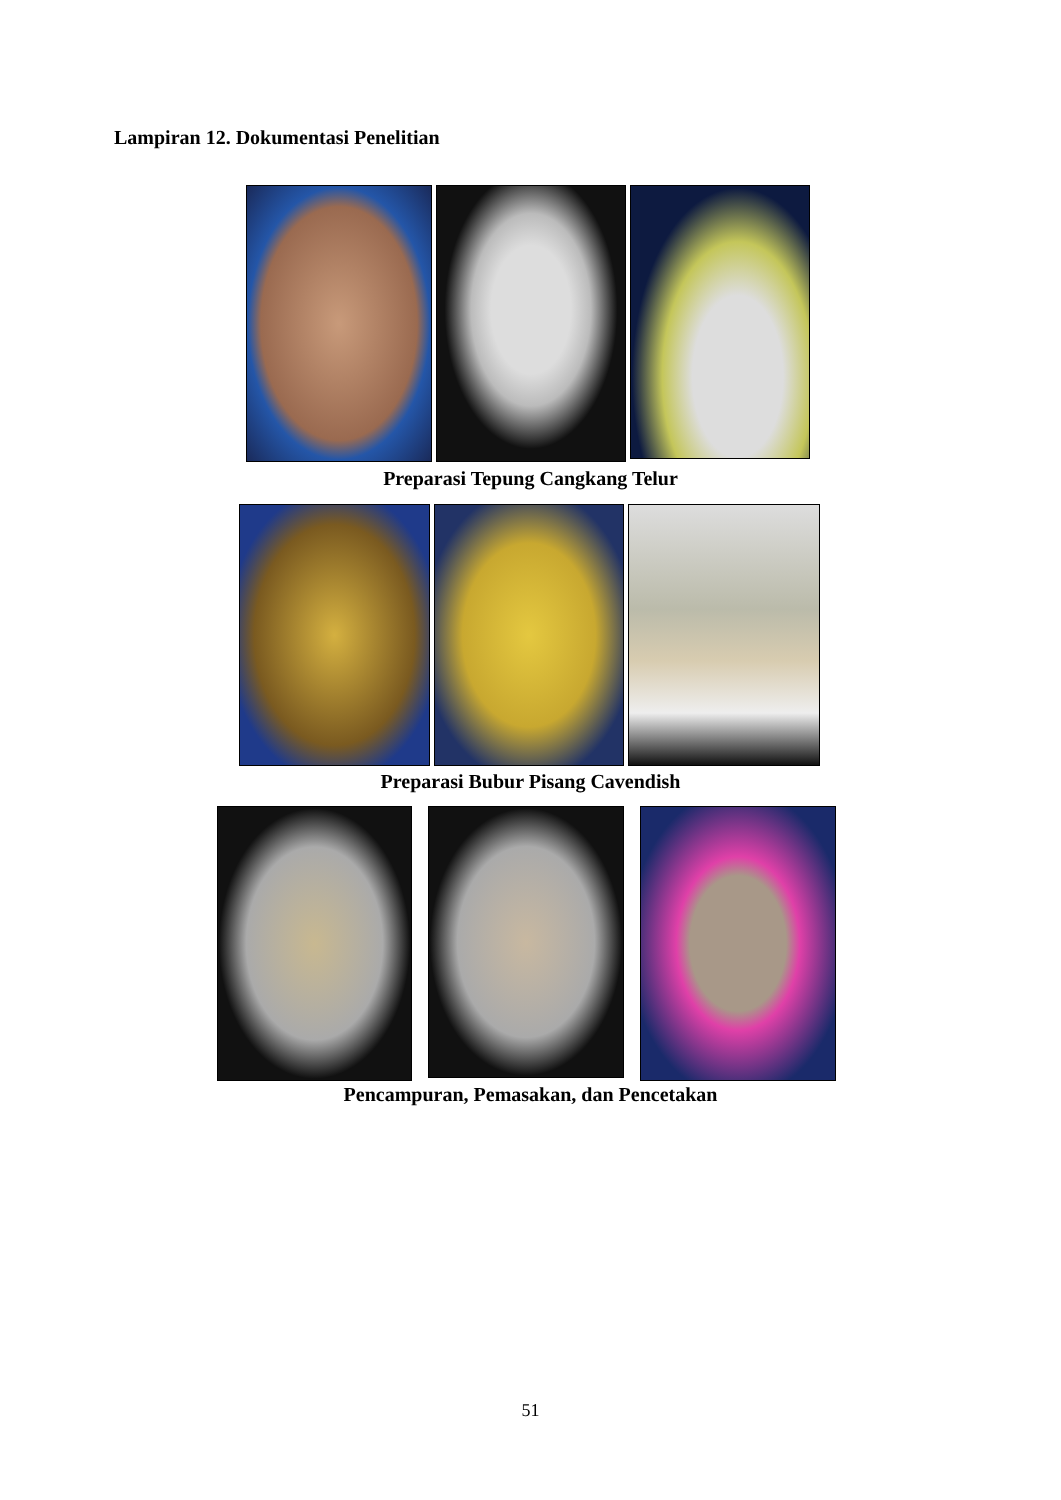Lampiran 12. Dokumentasi Penelitian
Preparasi Tepung Cangkang Telur
Preparasi Bubur Pisang Cavendish
Pencampuran, Pemasakan, dan Pencetakan
51